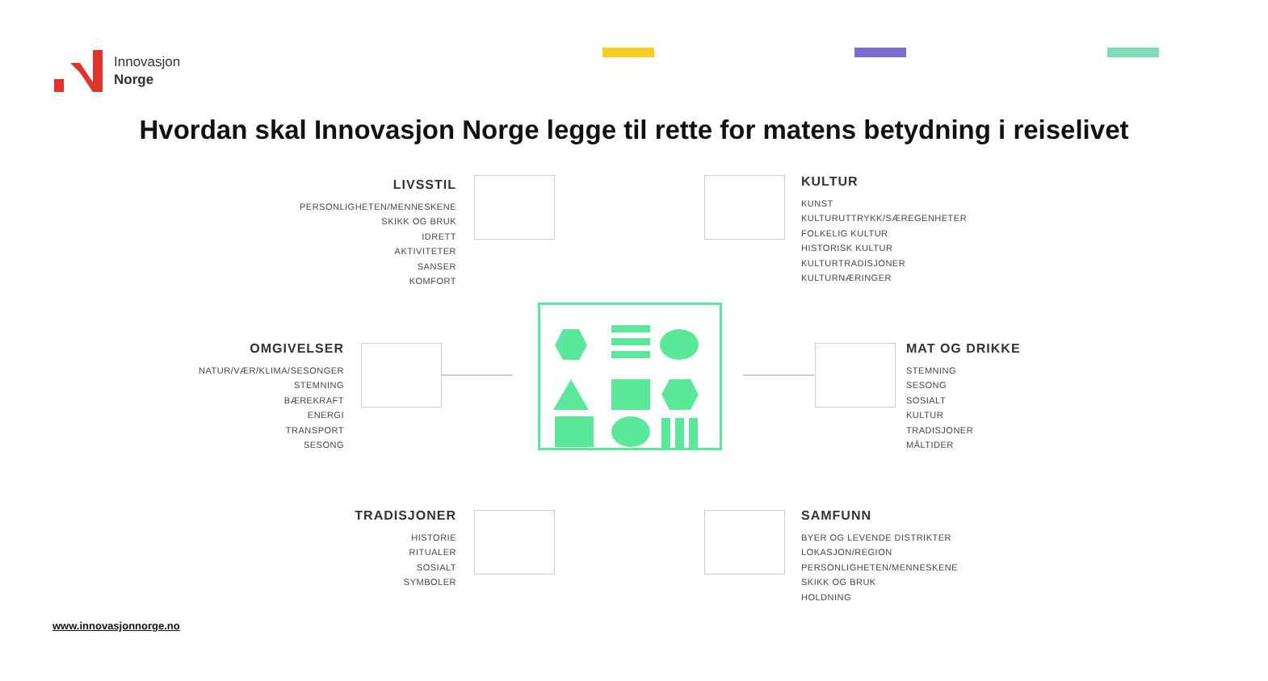Innovasjon
Norge
Hvordan skal Innovasjon Norge legge til rette for matens betydning i reiselivet
LIVSSTIL
PERSONLIGHETEN/MENNESKENE
SKIKK OG BRUK
IDRETT
AKTIVITETER
SANSER
KOMFORT
KULTUR
KUNST
KULTURUTTRYKK/SÆREGENHETER
FOLKELIG KULTUR
HISTORISK KULTUR
KULTURTRADISJONER
KULTURNÆRINGER
OMGIVELSER
NATUR/VÆR/KLIMA/SESONGER
STEMNING
BÆREKRAFT
ENERGI
TRANSPORT
SESONG
MAT OG DRIKKE
STEMNING
SESONG
SOSIALT
KULTUR
TRADISJONER
MÅLTIDER
TRADISJONER
HISTORIE
RITUALER
SOSIALT
SYMBOLER
SAMFUNN
BYER OG LEVENDE DISTRIKTER
LOKASJON/REGION
PERSONLIGHETEN/MENNESKENE
SKIKK OG BRUK
HOLDNING
www.innovasjonnorge.no